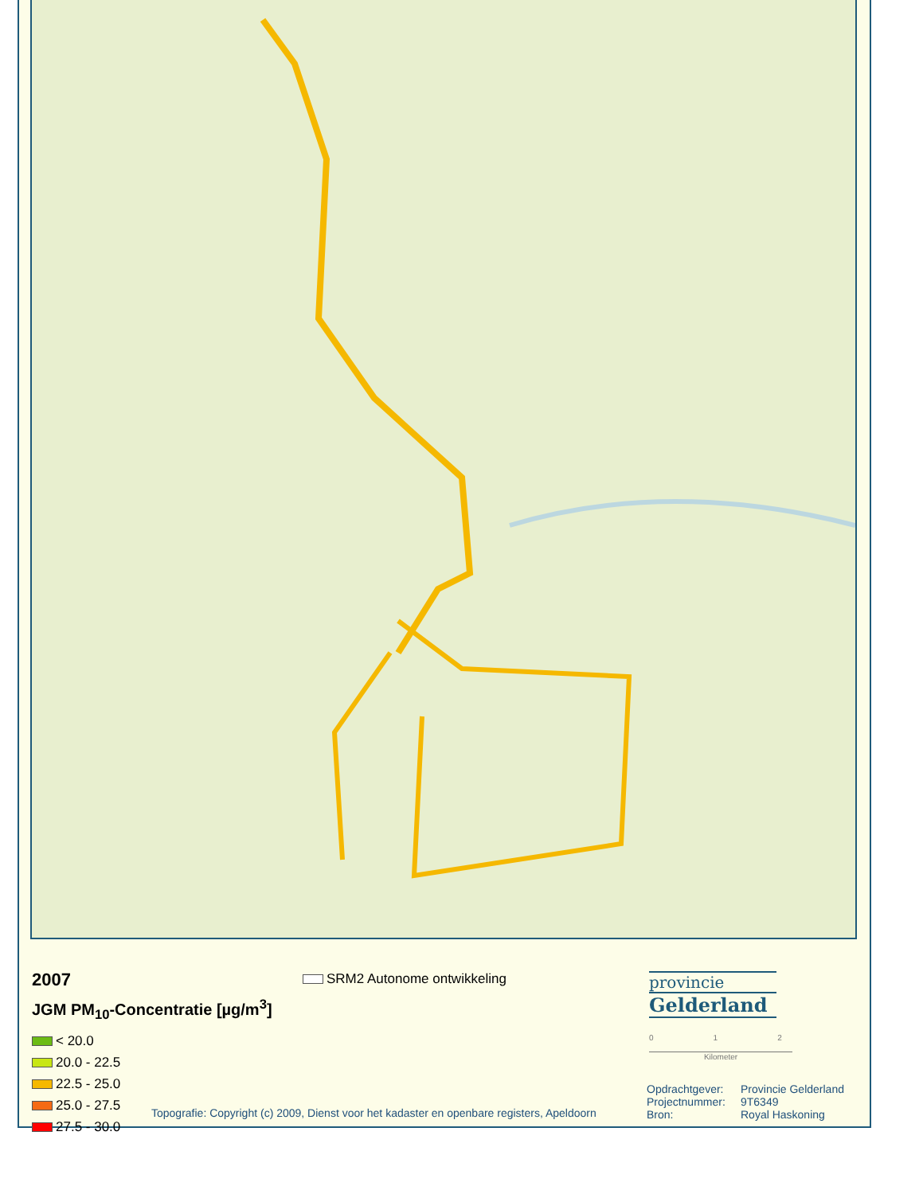2007
JGM PM<sub>10</sub>-Concentratie [µg/m<sup>3</sup>]
< 20.0
20.0 - 22.5
22.5 - 25.0
25.0 - 27.5
27.5 - 30.0
SRM2 Autonome ontwikkeling
provincie
Gelderland
0 1 2
Kilometer
Opdrachtgever: Provincie Gelderland Projectnummer: 9T6349 Bron: Royal Haskoning
Topografie: Copyright (c) 2009, Dienst voor het kadaster en openbare registers, Apeldoorn